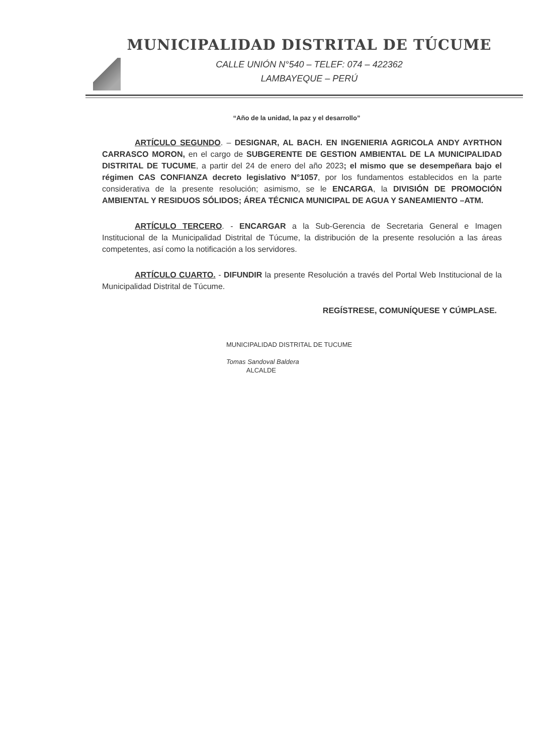MUNICIPALIDAD DISTRITAL DE TÚCUME
CALLE UNIÓN N°540 – TELEF: 074 – 422362
LAMBAYEQUE – PERÚ
“Año de la unidad, la paz y el desarrollo”
ARTÍCULO SEGUNDO. – DESIGNAR, AL BACH. EN INGENIERIA AGRICOLA ANDY AYRTHON CARRASCO MORON, en el cargo de SUBGERENTE DE GESTION AMBIENTAL DE LA MUNICIPALIDAD DISTRITAL DE TUCUME, a partir del 24 de enero del año 2023; el mismo que se desempeñara bajo el régimen CAS CONFIANZA decreto legislativo N°1057, por los fundamentos establecidos en la parte considerativa de la presente resolución; asimismo, se le ENCARGA, la DIVISIÓN DE PROMOCIÓN AMBIENTAL Y RESIDUOS SÓLIDOS; ÁREA TÉCNICA MUNICIPAL DE AGUA Y SANEAMIENTO –ATM.
ARTÍCULO TERCERO. - ENCARGAR a la Sub-Gerencia de Secretaria General e Imagen Institucional de la Municipalidad Distrital de Túcume, la distribución de la presente resolución a las áreas competentes, así como la notificación a los servidores.
ARTÍCULO CUARTO. - DIFUNDIR la presente Resolución a través del Portal Web Institucional de la Municipalidad Distrital de Túcume.
REGÍSTRESE, COMUNÍQUESE Y CÚMPLASE.
MUNICIPALIDAD DISTRITAL DE TUCUME
Tomas Sandoval Baldera
ALCALDE